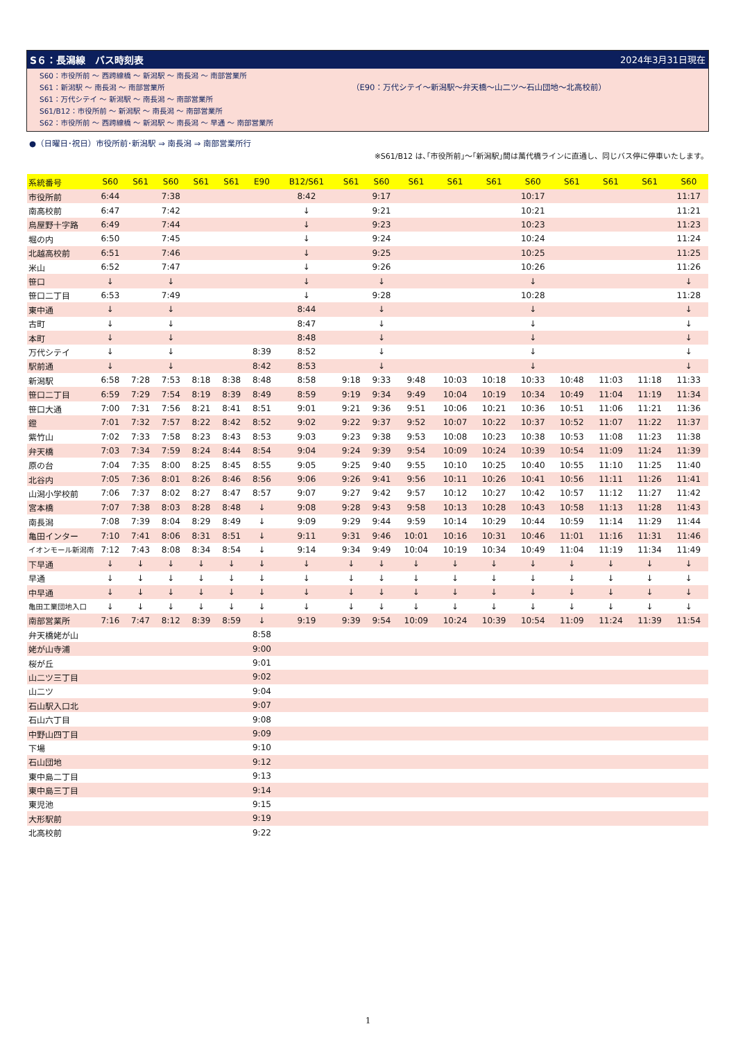S６：長潟線　バス時刻表 2024年3月31日現在
S60：市役所前 ～ 西跨線橋 ～ 新潟駅 ～ 南長潟 ～ 南部営業所
S61：新潟駅 ～ 南長潟 ～ 南部営業所
S61：万代シテイ ～ 新潟駅 ～ 南長潟 ～ 南部営業所
S61/B12：市役所前 ～ 新潟駅 ～ 南長潟 ～ 南部営業所
S62：市役所前 ～ 西跨線橋 ～ 新潟駅 ～ 南長潟 ～ 早通 ～ 南部営業所
（E90：万代シテイ～新潟駅～弁天橋～山二ツ～石山団地～北高校前）
●（日曜日･祝日）市役所前･新潟駅 ⇒ 南長潟 ⇒ 南部営業所行
※S61/B12 は､｢市役所前｣～｢新潟駅｣間は萬代橋ラインに直通し、同じバス停に停車いたします。
| 系統番号 | S60 | S61 | S60 | S61 | S61 | E90 | B12/S61 | S61 | S60 | S61 | S61 | S61 | S60 | S61 | S61 | S61 | S60 |
| --- | --- | --- | --- | --- | --- | --- | --- | --- | --- | --- | --- | --- | --- | --- | --- | --- | --- |
| 市役所前 | 6:44 | | 7:38 | | | | 8:42 | | 9:17 | | | | 10:17 | | | | 11:17 |
| 南高校前 | 6:47 | | 7:42 | | | | ↓ | | 9:21 | | | | 10:21 | | | | 11:21 |
| 鳥屋野十字路 | 6:49 | | 7:44 | | | | ↓ | | 9:23 | | | | 10:23 | | | | 11:23 |
| 堀の内 | 6:50 | | 7:45 | | | | ↓ | | 9:24 | | | | 10:24 | | | | 11:24 |
| 北越高校前 | 6:51 | | 7:46 | | | | ↓ | | 9:25 | | | | 10:25 | | | | 11:25 |
| 米山 | 6:52 | | 7:47 | | | | ↓ | | 9:26 | | | | 10:26 | | | | 11:26 |
| 笹口 | ↓ | | ↓ | | | | ↓ | | ↓ | | | | ↓ | | | | ↓ |
| 笹口二丁目 | 6:53 | | 7:49 | | | | ↓ | | 9:28 | | | | 10:28 | | | | 11:28 |
| 東中通 | ↓ | | ↓ | | | | 8:44 | | ↓ | | | | ↓ | | | | ↓ |
| 古町 | ↓ | | ↓ | | | | 8:47 | | ↓ | | | | ↓ | | | | ↓ |
| 本町 | ↓ | | ↓ | | | | 8:48 | | ↓ | | | | ↓ | | | | ↓ |
| 万代シテイ | ↓ | | ↓ | | | 8:39 | 8:52 | | ↓ | | | | ↓ | | | | ↓ |
| 駅前通 | ↓ | | ↓ | | | 8:42 | 8:53 | | ↓ | | | | ↓ | | | | ↓ |
| 新潟駅 | 6:58 | 7:28 | 7:53 | 8:18 | 8:38 | 8:48 | 8:58 | 9:18 | 9:33 | 9:48 | 10:03 | 10:18 | 10:33 | 10:48 | 11:03 | 11:18 | 11:33 |
| 笹口二丁目 | 6:59 | 7:29 | 7:54 | 8:19 | 8:39 | 8:49 | 8:59 | 9:19 | 9:34 | 9:49 | 10:04 | 10:19 | 10:34 | 10:49 | 11:04 | 11:19 | 11:34 |
| 笹口大通 | 7:00 | 7:31 | 7:56 | 8:21 | 8:41 | 8:51 | 9:01 | 9:21 | 9:36 | 9:51 | 10:06 | 10:21 | 10:36 | 10:51 | 11:06 | 11:21 | 11:36 |
| 鐙 | 7:01 | 7:32 | 7:57 | 8:22 | 8:42 | 8:52 | 9:02 | 9:22 | 9:37 | 9:52 | 10:07 | 10:22 | 10:37 | 10:52 | 11:07 | 11:22 | 11:37 |
| 紫竹山 | 7:02 | 7:33 | 7:58 | 8:23 | 8:43 | 8:53 | 9:03 | 9:23 | 9:38 | 9:53 | 10:08 | 10:23 | 10:38 | 10:53 | 11:08 | 11:23 | 11:38 |
| 弁天橋 | 7:03 | 7:34 | 7:59 | 8:24 | 8:44 | 8:54 | 9:04 | 9:24 | 9:39 | 9:54 | 10:09 | 10:24 | 10:39 | 10:54 | 11:09 | 11:24 | 11:39 |
| 原の台 | 7:04 | 7:35 | 8:00 | 8:25 | 8:45 | 8:55 | 9:05 | 9:25 | 9:40 | 9:55 | 10:10 | 10:25 | 10:40 | 10:55 | 11:10 | 11:25 | 11:40 |
| 北谷内 | 7:05 | 7:36 | 8:01 | 8:26 | 8:46 | 8:56 | 9:06 | 9:26 | 9:41 | 9:56 | 10:11 | 10:26 | 10:41 | 10:56 | 11:11 | 11:26 | 11:41 |
| 山潟小学校前 | 7:06 | 7:37 | 8:02 | 8:27 | 8:47 | 8:57 | 9:07 | 9:27 | 9:42 | 9:57 | 10:12 | 10:27 | 10:42 | 10:57 | 11:12 | 11:27 | 11:42 |
| 宮本橋 | 7:07 | 7:38 | 8:03 | 8:28 | 8:48 | ↓ | 9:08 | 9:28 | 9:43 | 9:58 | 10:13 | 10:28 | 10:43 | 10:58 | 11:13 | 11:28 | 11:43 |
| 南長潟 | 7:08 | 7:39 | 8:04 | 8:29 | 8:49 | ↓ | 9:09 | 9:29 | 9:44 | 9:59 | 10:14 | 10:29 | 10:44 | 10:59 | 11:14 | 11:29 | 11:44 |
| 亀田インター | 7:10 | 7:41 | 8:06 | 8:31 | 8:51 | ↓ | 9:11 | 9:31 | 9:46 | 10:01 | 10:16 | 10:31 | 10:46 | 11:01 | 11:16 | 11:31 | 11:46 |
| イオンモール新潟南 | 7:12 | 7:43 | 8:08 | 8:34 | 8:54 | ↓ | 9:14 | 9:34 | 9:49 | 10:04 | 10:19 | 10:34 | 10:49 | 11:04 | 11:19 | 11:34 | 11:49 |
| 下早通 | ↓ | ↓ | ↓ | ↓ | ↓ | ↓ | ↓ | ↓ | ↓ | ↓ | ↓ | ↓ | ↓ | ↓ | ↓ | ↓ | ↓ |
| 早通 | ↓ | ↓ | ↓ | ↓ | ↓ | ↓ | ↓ | ↓ | ↓ | ↓ | ↓ | ↓ | ↓ | ↓ | ↓ | ↓ | ↓ |
| 中早通 | ↓ | ↓ | ↓ | ↓ | ↓ | ↓ | ↓ | ↓ | ↓ | ↓ | ↓ | ↓ | ↓ | ↓ | ↓ | ↓ | ↓ |
| 亀田工業団地入口 | ↓ | ↓ | ↓ | ↓ | ↓ | ↓ | ↓ | ↓ | ↓ | ↓ | ↓ | ↓ | ↓ | ↓ | ↓ | ↓ | ↓ |
| 南部営業所 | 7:16 | 7:47 | 8:12 | 8:39 | 8:59 | ↓ | 9:19 | 9:39 | 9:54 | 10:09 | 10:24 | 10:39 | 10:54 | 11:09 | 11:24 | 11:39 | 11:54 |
| 弁天橋姥が山 | | | | | | 8:58 | | | | | | | | | | | |
| 姥が山寺浦 | | | | | | 9:00 | | | | | | | | | | | |
| 桜が丘 | | | | | | 9:01 | | | | | | | | | | | |
| 山二ツ三丁目 | | | | | | 9:02 | | | | | | | | | | | |
| 山二ツ | | | | | | 9:04 | | | | | | | | | | | |
| 石山駅入口北 | | | | | | 9:07 | | | | | | | | | | | |
| 石山六丁目 | | | | | | 9:08 | | | | | | | | | | | |
| 中野山四丁目 | | | | | | 9:09 | | | | | | | | | | | |
| 下場 | | | | | | 9:10 | | | | | | | | | | | |
| 石山団地 | | | | | | 9:12 | | | | | | | | | | | |
| 東中島二丁目 | | | | | | 9:13 | | | | | | | | | | | |
| 東中島三丁目 | | | | | | 9:14 | | | | | | | | | | | |
| 東児池 | | | | | | 9:15 | | | | | | | | | | | |
| 大形駅前 | | | | | | 9:19 | | | | | | | | | | | |
| 北高校前 | | | | | | 9:22 | | | | | | | | | | | |
1